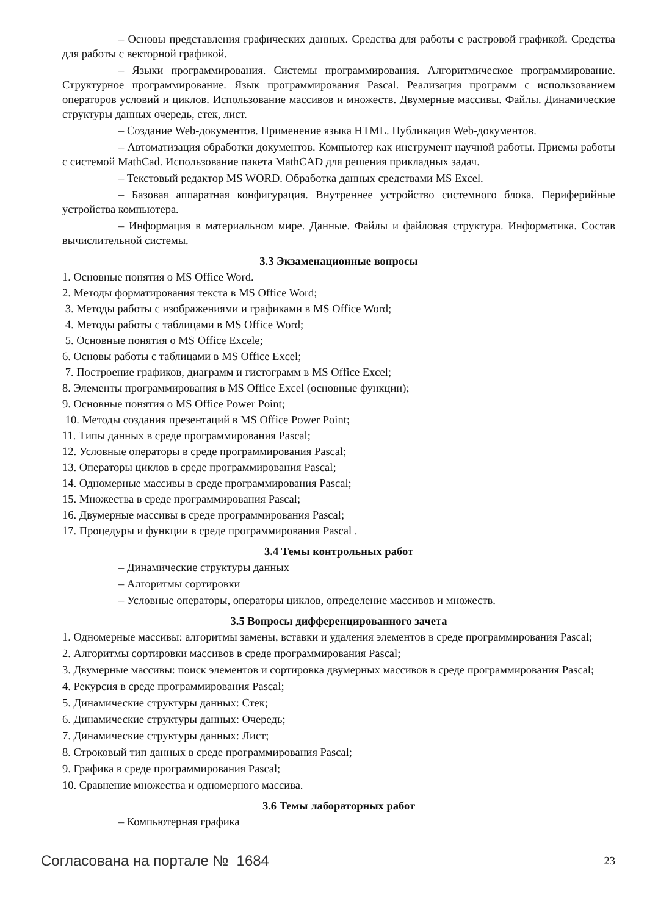– Основы представления графических данных. Средства для работы с растровой графикой. Средства для работы с векторной графикой.
– Языки программирования. Системы программирования. Алгоритмическое программирование. Структурное программирование. Язык программирования Pascal. Реализация программ с использованием операторов условий и циклов. Использование массивов и множеств. Двумерные массивы. Файлы. Динамические структуры данных очередь, стек, лист.
– Создание Web-документов. Применение языка HTML. Публикация Web-документов.
– Автоматизация обработки документов. Компьютер как инструмент научной работы. Приемы работы с системой MathCad. Использование пакета MathCAD для решения прикладных задач.
– Текстовый редактор MS WORD. Обработка данных средствами MS Excel.
– Базовая аппаратная конфигурация. Внутреннее устройство системного блока. Периферийные устройства компьютера.
– Информация в материальном мире. Данные. Файлы и файловая структура. Информатика. Состав вычислительной системы.
3.3 Экзаменационные вопросы
1. Основные понятия о MS Office Word.
2. Методы форматирования текста в MS Office Word;
3. Методы работы с изображениями и графиками в MS Office Word;
4. Методы работы с таблицами в MS Office Word;
5. Основные понятия о MS Office Excele;
6. Основы работы с таблицами в MS Office Excel;
7. Построение графиков, диаграмм и гистограмм в MS Office Excel;
8. Элементы программирования в MS Office Excel (основные функции);
9. Основные понятия о MS Office Power Point;
10. Методы создания презентаций в MS Office Power Point;
11. Типы данных в среде программирования Pascal;
12. Условные операторы в среде программирования Pascal;
13. Операторы циклов в среде программирования Pascal;
14. Одномерные массивы в среде программирования Pascal;
15. Множества в среде программирования Pascal;
16. Двумерные массивы в среде программирования Pascal;
17. Процедуры и функции в среде программирования Pascal .
3.4 Темы контрольных работ
– Динамические структуры данных
– Алгоритмы сортировки
– Условные операторы, операторы циклов, определение массивов и множеств.
3.5 Вопросы дифференцированного зачета
1. Одномерные массивы: алгоритмы замены, вставки и удаления элементов в среде программирования Pascal;
2. Алгоритмы сортировки массивов в среде программирования Pascal;
3. Двумерные массивы: поиск элементов и сортировка двумерных массивов в среде программирования Pascal;
4. Рекурсия в среде программирования Pascal;
5. Динамические структуры данных: Стек;
6. Динамические структуры данных: Очередь;
7. Динамические структуры данных: Лист;
8. Строковый тип данных в среде программирования Pascal;
9. Графика в среде программирования Pascal;
10. Сравнение множества и одномерного массива.
3.6 Темы лабораторных работ
– Компьютерная графика
Согласована на портале № 1684 23